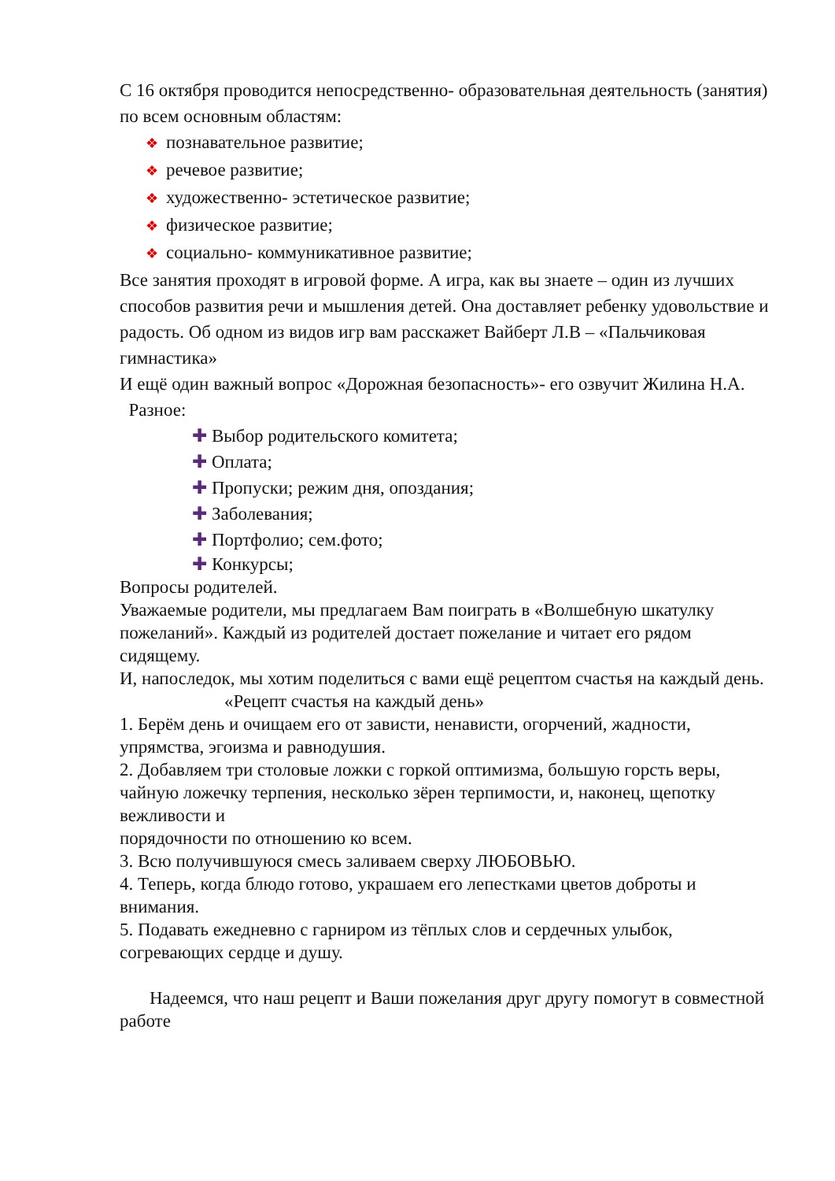С 16 октября проводится непосредственно- образовательная деятельность (занятия) по всем основным областям:
❖ познавательное развитие;
❖ речевое развитие;
❖ художественно- эстетическое развитие;
❖ физическое развитие;
❖ социально- коммуникативное развитие;
Все занятия проходят в игровой форме. А игра, как вы знаете – один из лучших способов развития речи и мышления детей. Она доставляет ребенку удовольствие и радость. Об одном из видов игр вам расскажет Вайберт Л.В – «Пальчиковая гимнастика»
И ещё один важный вопрос «Дорожная безопасность»- его озвучит Жилина Н.А.
Разное:
✚ Выбор родительского комитета;
✚ Оплата;
✚ Пропуски; режим дня, опоздания;
✚ Заболевания;
✚ Портфолио; сем.фото;
✚ Конкурсы;
Вопросы родителей.
Уважаемые родители, мы предлагаем Вам поиграть в «Волшебную шкатулку пожеланий». Каждый из родителей достает пожелание и читает его рядом сидящему.
И, напоследок, мы хотим поделиться с вами ещё рецептом счастья на каждый день.
«Рецепт счастья на каждый день»
1. Берём день и очищаем его от зависти, ненависти, огорчений, жадности, упрямства, эгоизма и равнодушия.
2. Добавляем три столовые ложки с горкой оптимизма, большую горсть веры, чайную ложечку терпения, несколько зёрен терпимости, и, наконец, щепотку вежливости и
порядочности по отношению ко всем.
3. Всю получившуюся смесь заливаем сверху ЛЮБОВЬЮ.
4. Теперь, когда блюдо готово, украшаем его лепестками цветов доброты и внимания.
5. Подавать ежедневно с гарниром из тёплых слов и сердечных улыбок, согревающих сердце и душу.
Надеемся, что наш рецепт и Ваши пожелания друг другу помогут в совместной работе